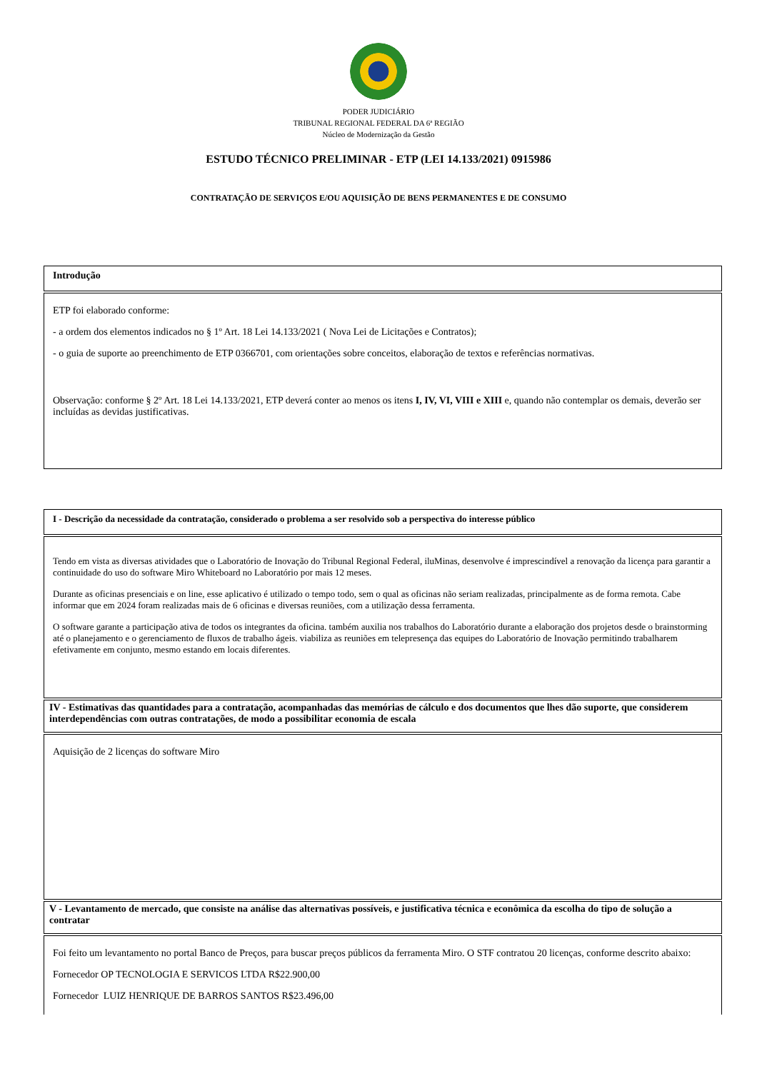PODER JUDICIÁRIO
TRIBUNAL REGIONAL FEDERAL DA 6ª REGIÃO
Núcleo de Modernização da Gestão
ESTUDO TÉCNICO PRELIMINAR - ETP (LEI 14.133/2021) 0915986
CONTRATAÇÃO DE SERVIÇOS E/OU AQUISIÇÃO DE BENS PERMANENTES E DE CONSUMO
| Introdução |
| --- |
| ETP foi elaborado conforme: - a ordem dos elementos indicados no § 1º Art. 18 Lei 14.133/2021 ( Nova Lei de Licitações e Contratos); - o guia de suporte ao preenchimento de ETP 0366701, com orientações sobre conceitos, elaboração de textos e referências normativas. Observação: conforme § 2º Art. 18 Lei 14.133/2021, ETP deverá conter ao menos os itens I, IV, VI, VIII e XIII e, quando não contemplar os demais, deverão ser incluídas as devidas justificativas. |
| I - Descrição da necessidade da contratação, considerado o problema a ser resolvido sob a perspectiva do interesse público |
| --- |
| Tendo em vista as diversas atividades que o Laboratório de Inovação do Tribunal Regional Federal, iluMinas, desenvolve é imprescindível a renovação da licença para garantir a continuidade do uso do software Miro Whiteboard no Laboratório por mais 12 meses. Durante as oficinas presenciais e on line, esse aplicativo é utilizado o tempo todo, sem o qual as oficinas não seriam realizadas, principalmente as de forma remota. Cabe informar que em 2024 foram realizadas mais de 6 oficinas e diversas reuniões, com a utilização dessa ferramenta. O software garante a participação ativa de todos os integrantes da oficina. também auxilia nos trabalhos do Laboratório durante a elaboração dos projetos desde o brainstorming até o planejamento e o gerenciamento de fluxos de trabalho ágeis. viabiliza as reuniões em telepresença das equipes do Laboratório de Inovação permitindo trabalharem efetivamente em conjunto, mesmo estando em locais diferentes. |
| IV - Estimativas das quantidades para a contratação, acompanhadas das memórias de cálculo e dos documentos que lhes dão suporte, que considerem interdependências com outras contratações, de modo a possibilitar economia de escala |
| Aquisição de 2 licenças do software Miro |
| V - Levantamento de mercado, que consiste na análise das alternativas possíveis, e justificativa técnica e econômica da escolha do tipo de solução a contratar |
| Foi feito um levantamento no portal Banco de Preços, para buscar preços públicos da ferramenta Miro. O STF contratou 20 licenças, conforme descrito abaixo: Fornecedor OP TECNOLOGIA E SERVICOS LTDA R$22.900,00 Fornecedor LUIZ HENRIQUE DE BARROS SANTOS R$23.496,00 |